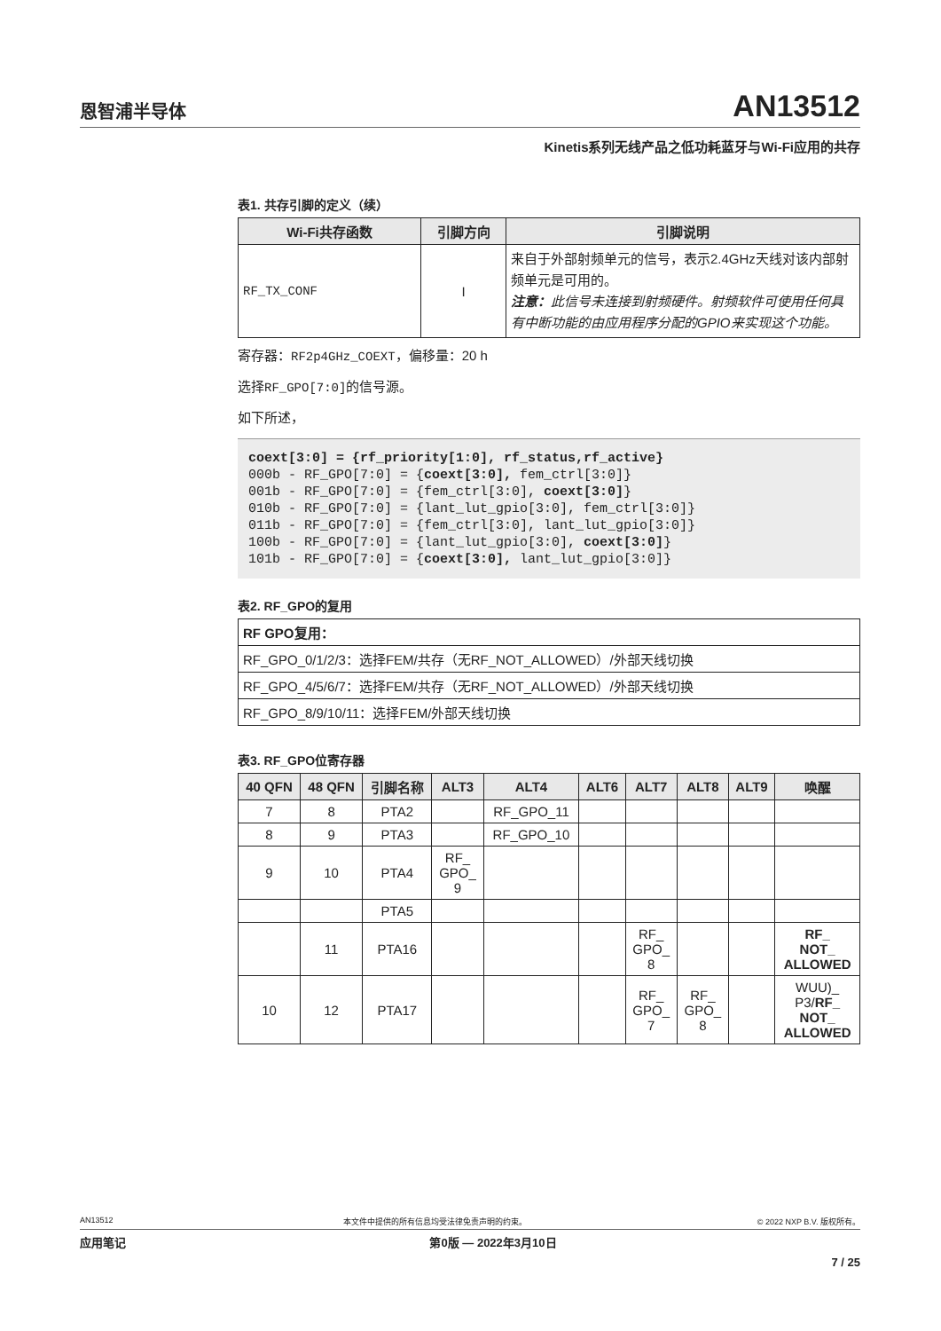恩智浦半导体 AN13512
Kinetis系列无线产品之低功耗蓝牙与Wi-Fi应用的共存
表1. 共存引脚的定义（续）
| Wi-Fi共存函数 | 引脚方向 | 引脚说明 |
| --- | --- | --- |
| RF_TX_CONF | I | 来自于外部射频单元的信号，表示2.4GHz天线对该内部射频单元是可用的。 注意： 此信号未连接到射频硬件。射频软件可使用任何具有中断功能的由应用程序分配的GPIO来实现这个功能。 |
寄存器：RF2p4GHz_COEXT，偏移量：20 h
选择RF_GPO[7:0] 的信号源。
如下所述，
coext[3:0] = {rf_priority[1:0], rf_status,rf_active}
000b - RF_GPO[7:0] = {coext[3:0], fem_ctrl[3:0]}
001b - RF_GPO[7:0] = {fem_ctrl[3:0], coext[3:0]}
010b - RF_GPO[7:0] = {lant_lut_gpio[3:0], fem_ctrl[3:0]}
011b - RF_GPO[7:0] = {fem_ctrl[3:0], lant_lut_gpio[3:0]}
100b - RF_GPO[7:0] = {lant_lut_gpio[3:0], coext[3:0]}
101b - RF_GPO[7:0] = {coext[3:0], lant_lut_gpio[3:0]}
表2. RF_GPO的复用
| RF GPO复用： |
| RF_GPO_0/1/2/3：选择FEM/共存（无RF_NOT_ALLOWED）/外部天线切换 |
| RF_GPO_4/5/6/7：选择FEM/共存（无RF_NOT_ALLOWED）/外部天线切换 |
| RF_GPO_8/9/10/11：选择FEM/外部天线切换 |
表3. RF_GPO位寄存器
| 40 QFN | 48 QFN | 引脚名称 | ALT3 | ALT4 | ALT6 | ALT7 | ALT8 | ALT9 | 唤醒 |
| --- | --- | --- | --- | --- | --- | --- | --- | --- | --- |
| 7 | 8 | PTA2 | | RF_GPO_11 | | | | | |
| 8 | 9 | PTA3 | | RF_GPO_10 | | | | | |
| 9 | 10 | PTA4 | RF_ GPO_ 9 | | | | | | |
| | | PTA5 | | | | | | | |
| | 11 | PTA16 | | | | RF_ GPO_ 8 | | | RF_ NOT_ ALLOWED |
| 10 | 12 | PTA17 | | | | RF_ GPO_ 7 | RF_ GPO_ 8 | | WUU)_ P3/ RF_ NOT_ ALLOWED |
AN13512 本文件中提供的所有信息均受法律免责声明的约束。 © 2022 NXP B.V. 版权所有。
应用笔记 第0版 — 2022年3月10日
7 / 25